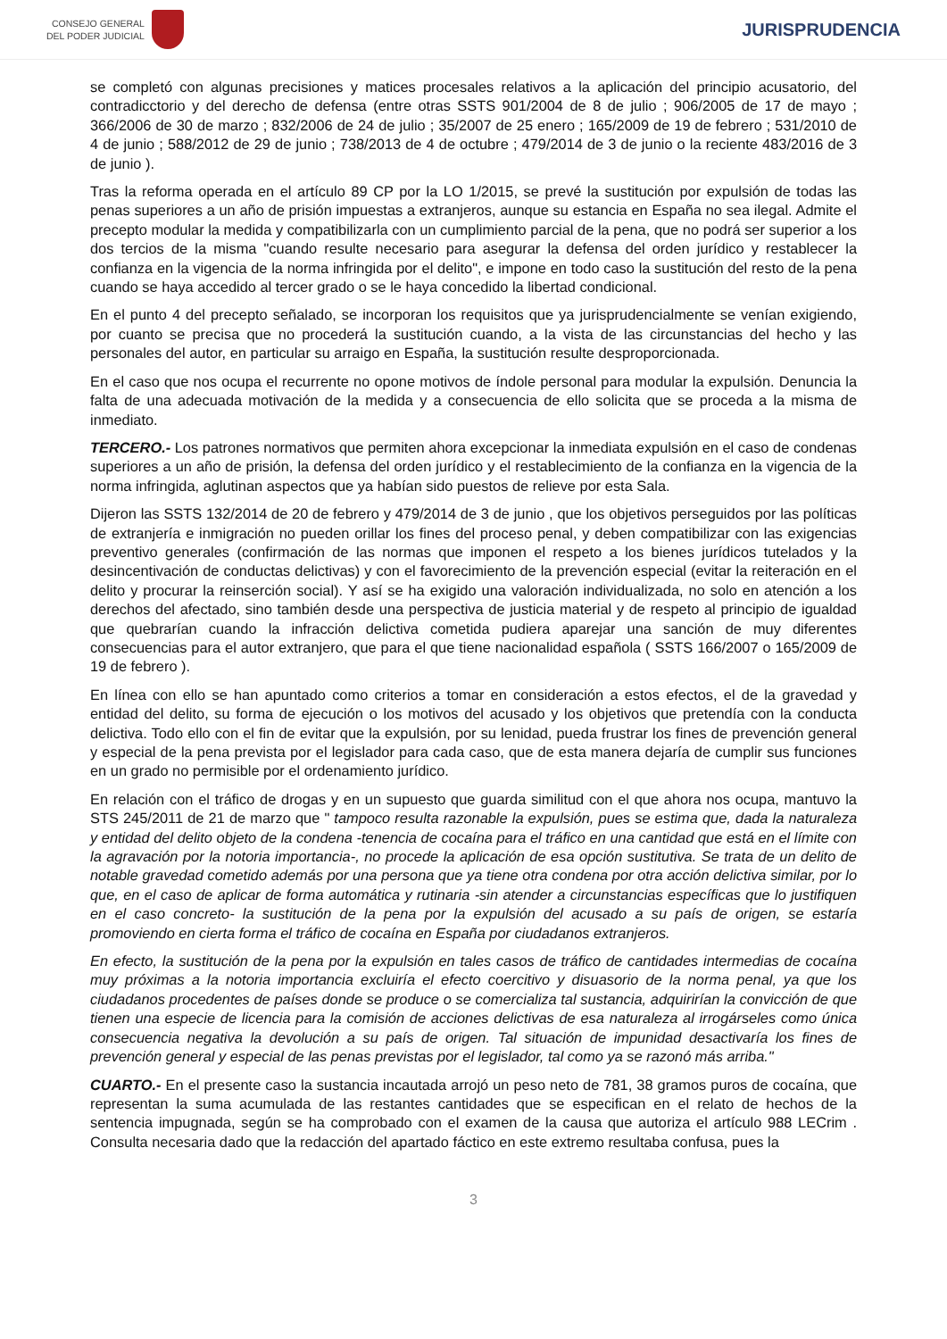CONSEJO GENERAL
DEL PODER JUDICIAL
JURISPRUDENCIA
se completó con algunas precisiones y matices procesales relativos a la aplicación del principio acusatorio, del contradicctorio y del derecho de defensa (entre otras SSTS 901/2004 de 8 de julio ; 906/2005 de 17 de mayo ; 366/2006 de 30 de marzo ; 832/2006 de 24 de julio ; 35/2007 de 25 enero ; 165/2009 de 19 de febrero ; 531/2010 de 4 de junio ; 588/2012 de 29 de junio ; 738/2013 de 4 de octubre ; 479/2014 de 3 de junio o la reciente 483/2016 de 3 de junio ).
Tras la reforma operada en el artículo 89 CP por la LO 1/2015, se prevé la sustitución por expulsión de todas las penas superiores a un año de prisión impuestas a extranjeros, aunque su estancia en España no sea ilegal. Admite el precepto modular la medida y compatibilizarla con un cumplimiento parcial de la pena, que no podrá ser superior a los dos tercios de la misma "cuando resulte necesario para asegurar la defensa del orden jurídico y restablecer la confianza en la vigencia de la norma infringida por el delito", e impone en todo caso la sustitución del resto de la pena cuando se haya accedido al tercer grado o se le haya concedido la libertad condicional.
En el punto 4 del precepto señalado, se incorporan los requisitos que ya jurisprudencialmente se venían exigiendo, por cuanto se precisa que no procederá la sustitución cuando, a la vista de las circunstancias del hecho y las personales del autor, en particular su arraigo en España, la sustitución resulte desproporcionada.
En el caso que nos ocupa el recurrente no opone motivos de índole personal para modular la expulsión. Denuncia la falta de una adecuada motivación de la medida y a consecuencia de ello solicita que se proceda a la misma de inmediato.
TERCERO.- Los patrones normativos que permiten ahora excepcionar la inmediata expulsión en el caso de condenas superiores a un año de prisión, la defensa del orden jurídico y el restablecimiento de la confianza en la vigencia de la norma infringida, aglutinan aspectos que ya habían sido puestos de relieve por esta Sala.
Dijeron las SSTS 132/2014 de 20 de febrero y 479/2014 de 3 de junio , que los objetivos perseguidos por las políticas de extranjería e inmigración no pueden orillar los fines del proceso penal, y deben compatibilizar con las exigencias preventivo generales (confirmación de las normas que imponen el respeto a los bienes jurídicos tutelados y la desincentivación de conductas delictivas) y con el favorecimiento de la prevención especial (evitar la reiteración en el delito y procurar la reinserción social). Y así se ha exigido una valoración individualizada, no solo en atención a los derechos del afectado, sino también desde una perspectiva de justicia material y de respeto al principio de igualdad que quebrarían cuando la infracción delictiva cometida pudiera aparejar una sanción de muy diferentes consecuencias para el autor extranjero, que para el que tiene nacionalidad española ( SSTS 166/2007 o 165/2009 de 19 de febrero ).
En línea con ello se han apuntado como criterios a tomar en consideración a estos efectos, el de la gravedad y entidad del delito, su forma de ejecución o los motivos del acusado y los objetivos que pretendía con la conducta delictiva. Todo ello con el fin de evitar que la expulsión, por su lenidad, pueda frustrar los fines de prevención general y especial de la pena prevista por el legislador para cada caso, que de esta manera dejaría de cumplir sus funciones en un grado no permisible por el ordenamiento jurídico.
En relación con el tráfico de drogas y en un supuesto que guarda similitud con el que ahora nos ocupa, mantuvo la STS 245/2011 de 21 de marzo que " tampoco resulta razonable la expulsión, pues se estima que, dada la naturaleza y entidad del delito objeto de la condena -tenencia de cocaína para el tráfico en una cantidad que está en el límite con la agravación por la notoria importancia-, no procede la aplicación de esa opción sustitutiva. Se trata de un delito de notable gravedad cometido además por una persona que ya tiene otra condena por otra acción delictiva similar, por lo que, en el caso de aplicar de forma automática y rutinaria -sin atender a circunstancias específicas que lo justifiquen en el caso concreto- la sustitución de la pena por la expulsión del acusado a su país de origen, se estaría promoviendo en cierta forma el tráfico de cocaína en España por ciudadanos extranjeros.
En efecto, la sustitución de la pena por la expulsión en tales casos de tráfico de cantidades intermedias de cocaína muy próximas a la notoria importancia excluiría el efecto coercitivo y disuasorio de la norma penal, ya que los ciudadanos procedentes de países donde se produce o se comercializa tal sustancia, adquirirían la convicción de que tienen una especie de licencia para la comisión de acciones delictivas de esa naturaleza al irrogárseles como única consecuencia negativa la devolución a su país de origen. Tal situación de impunidad desactivaría los fines de prevención general y especial de las penas previstas por el legislador, tal como ya se razonó más arriba."
CUARTO.- En el presente caso la sustancia incautada arrojó un peso neto de 781, 38 gramos puros de cocaína, que representan la suma acumulada de las restantes cantidades que se especifican en el relato de hechos de la sentencia impugnada, según se ha comprobado con el examen de la causa que autoriza el artículo 988 LECrim . Consulta necesaria dado que la redacción del apartado fáctico en este extremo resultaba confusa, pues la
3